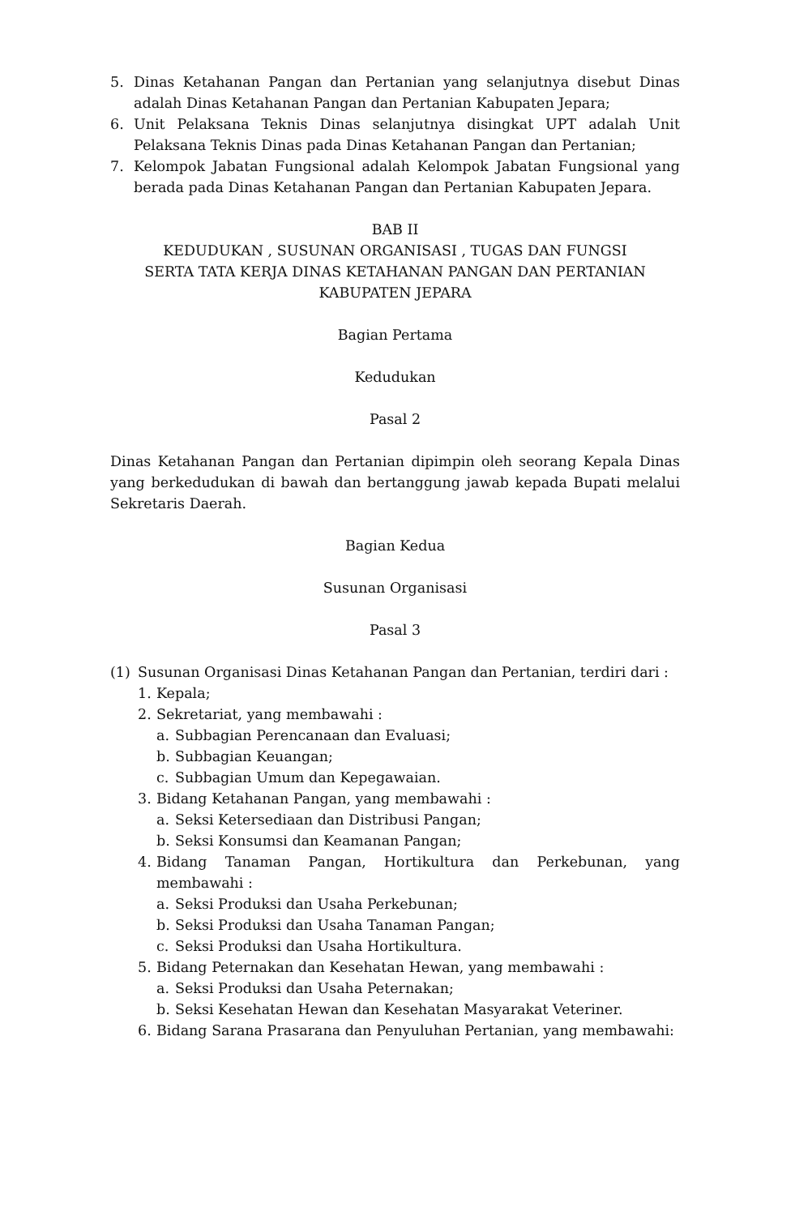5. Dinas Ketahanan Pangan dan Pertanian yang selanjutnya disebut Dinas adalah Dinas Ketahanan Pangan dan Pertanian Kabupaten Jepara;
6. Unit Pelaksana Teknis Dinas selanjutnya disingkat UPT adalah Unit Pelaksana Teknis Dinas pada Dinas Ketahanan Pangan dan Pertanian;
7. Kelompok Jabatan Fungsional adalah Kelompok Jabatan Fungsional yang berada pada Dinas Ketahanan Pangan dan Pertanian Kabupaten Jepara.
BAB II
KEDUDUKAN , SUSUNAN ORGANISASI , TUGAS DAN FUNGSI
SERTA TATA KERJA DINAS KETAHANAN PANGAN DAN PERTANIAN
KABUPATEN JEPARA
Bagian Pertama
Kedudukan
Pasal 2
Dinas Ketahanan Pangan dan Pertanian dipimpin oleh seorang Kepala Dinas yang berkedudukan di bawah dan bertanggung jawab kepada Bupati melalui Sekretaris Daerah.
Bagian Kedua
Susunan Organisasi
Pasal 3
(1) Susunan Organisasi Dinas Ketahanan Pangan dan Pertanian, terdiri dari :
1. Kepala;
2. Sekretariat, yang membawahi :
a. Subbagian Perencanaan dan Evaluasi;
b. Subbagian Keuangan;
c. Subbagian Umum dan Kepegawaian.
3. Bidang Ketahanan Pangan, yang membawahi :
a. Seksi Ketersediaan dan Distribusi Pangan;
b. Seksi Konsumsi dan Keamanan Pangan;
4. Bidang Tanaman Pangan, Hortikultura dan Perkebunan, yang membawahi :
a. Seksi Produksi dan Usaha Perkebunan;
b. Seksi Produksi dan Usaha Tanaman Pangan;
c. Seksi Produksi dan Usaha Hortikultura.
5. Bidang Peternakan dan Kesehatan Hewan, yang membawahi :
a. Seksi Produksi dan Usaha Peternakan;
b. Seksi Kesehatan Hewan dan Kesehatan Masyarakat Veteriner.
6. Bidang Sarana Prasarana dan Penyuluhan Pertanian, yang membawahi: